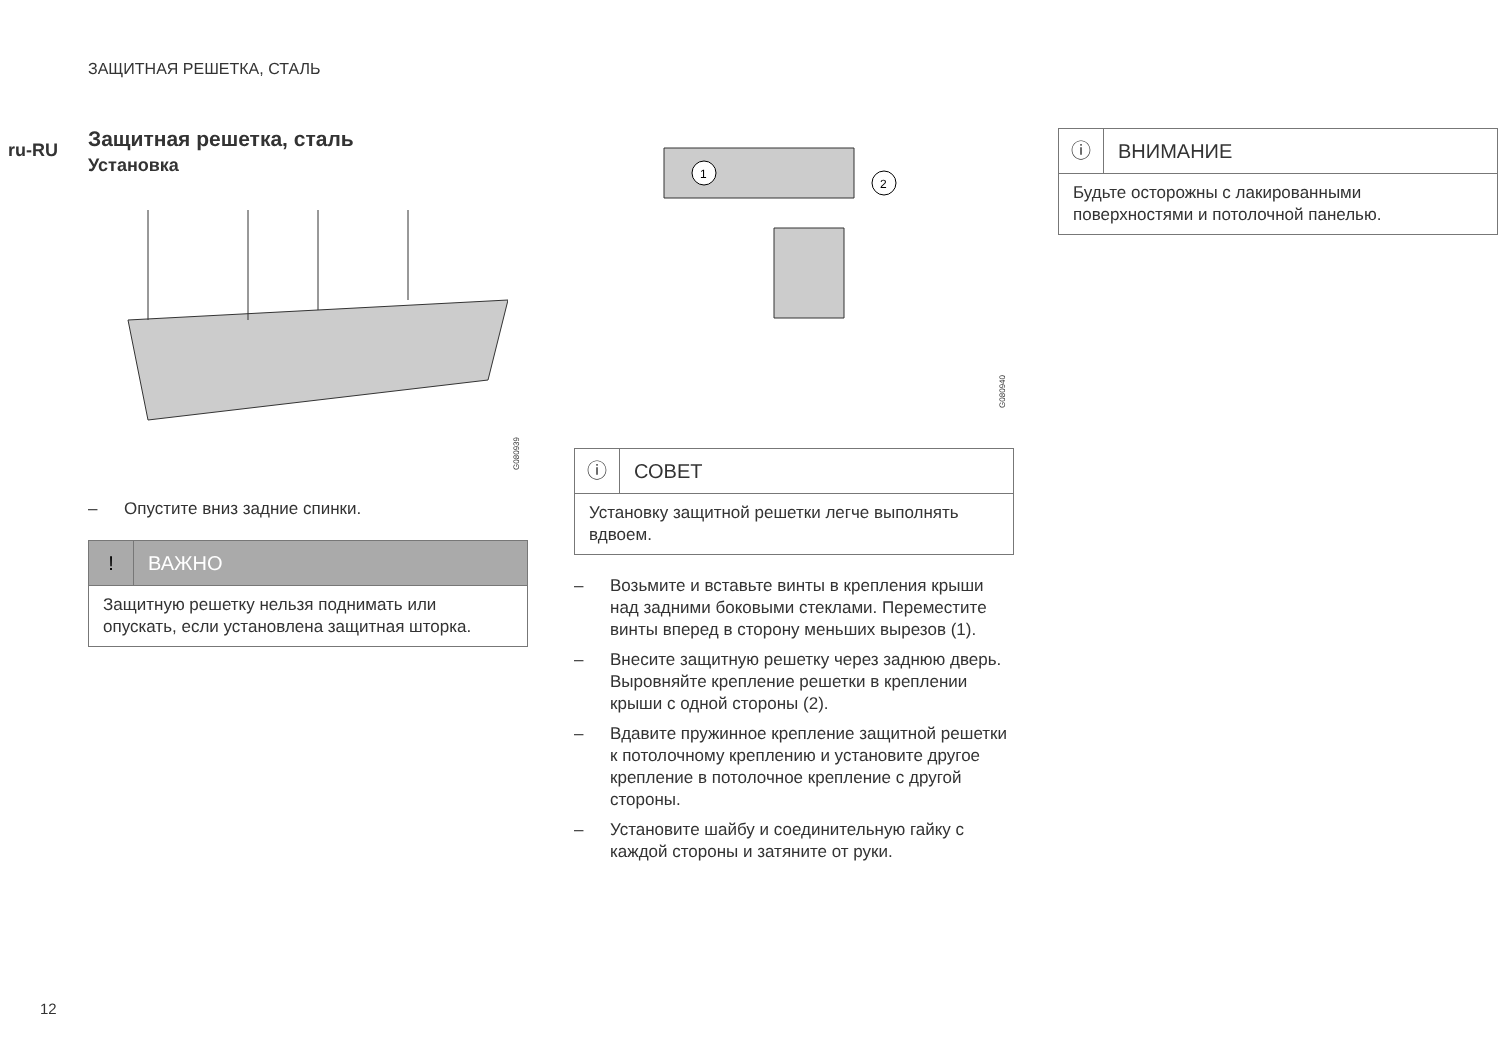ЗАЩИТНАЯ РЕШЕТКА, СТАЛЬ
ru-RU
Защитная решетка, сталь
Установка
G080939
– Опустите вниз задние спинки.
! ВАЖНО
Защитную решетку нельзя поднимать или опускать, если установлена защитная шторка.
1
2
G080940
ⓘ СОВЕТ
Установку защитной решетки легче выполнять вдвоем.
– Возьмите и вставьте винты в крепления крыши над задними боковыми стеклами. Переместите винты вперед в сторону меньших вырезов (1).
– Внесите защитную решетку через заднюю дверь. Выровняйте крепление решетки в креплении крыши с одной стороны (2).
– Вдавите пружинное крепление защитной решетки к потолочному креплению и установите другое крепление в потолочное крепление с другой стороны.
– Установите шайбу и соединительную гайку с каждой стороны и затяните от руки.
ⓘ ВНИМАНИЕ
Будьте осторожны с лакированными поверхностями и потолочной панелью.
12